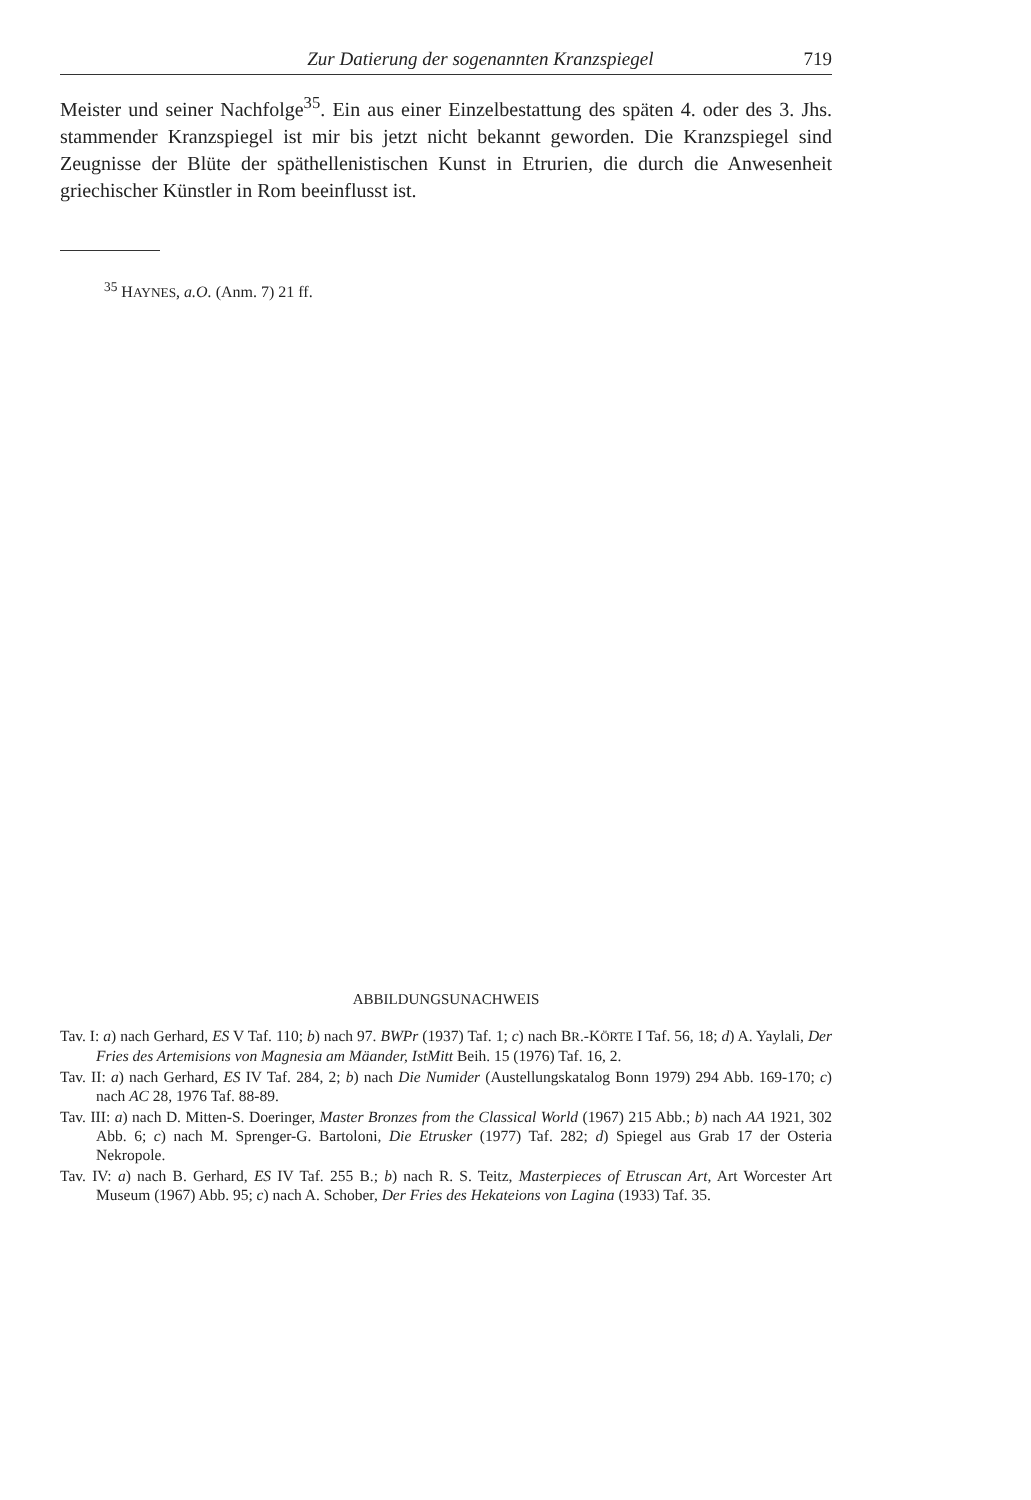Zur Datierung der sogenannten Kranzspiegel 719
Meister und seiner Nachfolge<sup>35</sup>. Ein aus einer Einzelbestattung des späten 4. oder des 3. Jhs. stammender Kranzspiegel ist mir bis jetzt nicht bekannt geworden. Die Kranzspiegel sind Zeugnisse der Blüte der späthellenistischen Kunst in Etrurien, die durch die Anwesenheit griechischer Künstler in Rom beeinflusst ist.
<sup>35</sup> HAYNES, a.O. (Anm. 7) 21 ff.
ABBILDUNGSUNACHWEIS
Tav. I: a) nach Gerhard, ES V Taf. 110; b) nach 97. BWPr (1937) Taf. 1; c) nach BR.-KÖRTE I Taf. 56, 18; d) A. Yaylali, Der Fries des Artemisions von Magnesia am Mäander, IstMitt Beih. 15 (1976) Taf. 16, 2.
Tav. II: a) nach Gerhard, ES IV Taf. 284, 2; b) nach Die Numider (Austellungskatalog Bonn 1979) 294 Abb. 169-170; c) nach AC 28, 1976 Taf. 88-89.
Tav. III: a) nach D. Mitten-S. Doeringer, Master Bronzes from the Classical World (1967) 215 Abb.; b) nach AA 1921, 302 Abb. 6; c) nach M. Sprenger-G. Bartoloni, Die Etrusker (1977) Taf. 282; d) Spiegel aus Grab 17 der Osteria Nekropole.
Tav. IV: a) nach B. Gerhard, ES IV Taf. 255 B.; b) nach R. S. Teitz, Masterpieces of Etruscan Art, Art Worcester Art Museum (1967) Abb. 95; c) nach A. Schober, Der Fries des Hekateions von Lagina (1933) Taf. 35.